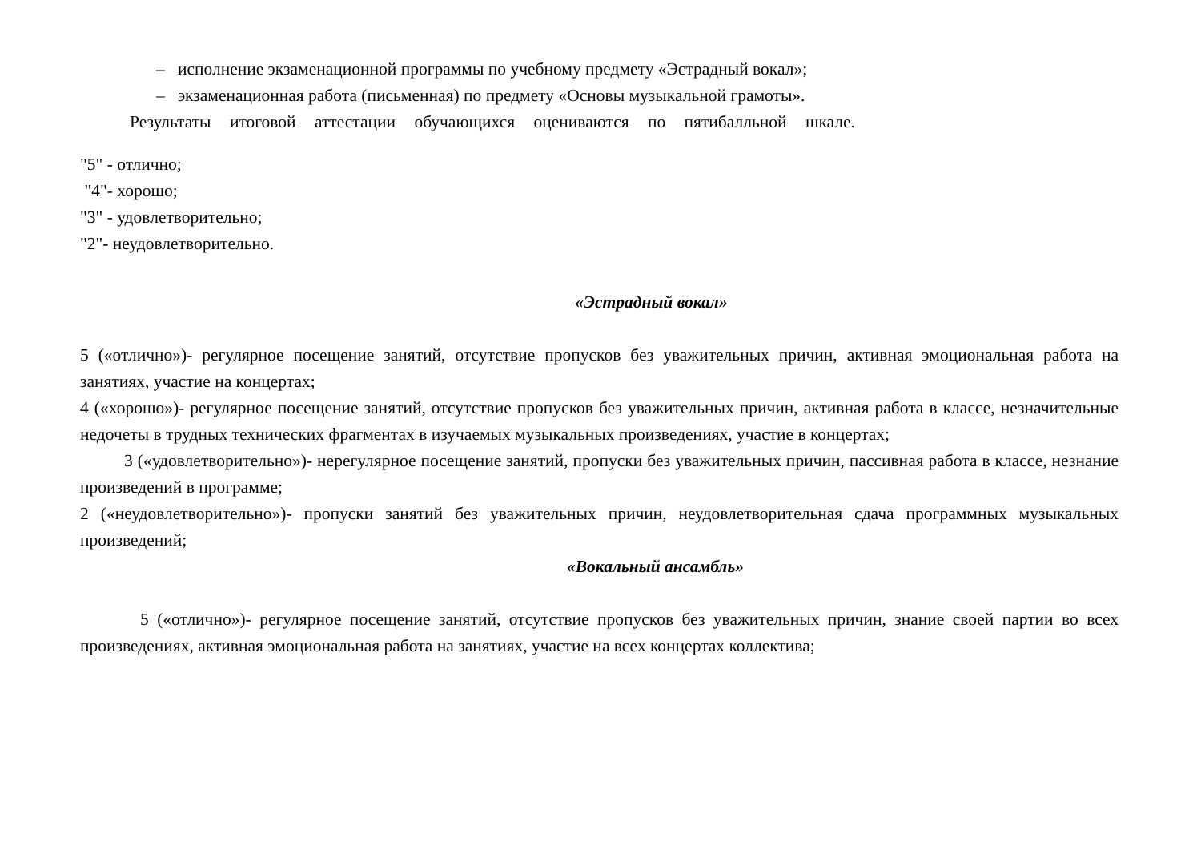– исполнение экзаменационной программы по учебному предмету «Эстрадный вокал»;
– экзаменационная работа (письменная) по предмету «Основы музыкальной грамоты».
Результаты итоговой аттестации обучающихся оцениваются по пятибалльной шкале.
"5" - отлично;
"4"- хорошо;
"3" - удовлетворительно;
"2"- неудовлетворительно.
«Эстрадный вокал»
5 («отлично»)- регулярное посещение занятий, отсутствие пропусков без уважительных причин, активная эмоциональная работа на занятиях, участие на концертах;
4 («хорошо»)- регулярное посещение занятий, отсутствие пропусков без уважительных причин, активная работа в классе, незначительные недочеты в трудных технических фрагментах в изучаемых музыкальных произведениях, участие в концертах;
3 («удовлетворительно»)- нерегулярное посещение занятий, пропуски без уважительных причин, пассивная работа в классе, незнание произведений в программе;
2 («неудовлетворительно»)- пропуски занятий без уважительных причин, неудовлетворительная сдача программных музыкальных произведений;
«Вокальный ансамбль»
5 («отлично»)- регулярное посещение занятий, отсутствие пропусков без уважительных причин, знание своей партии во всех произведениях, активная эмоциональная работа на занятиях, участие на всех концертах коллектива;